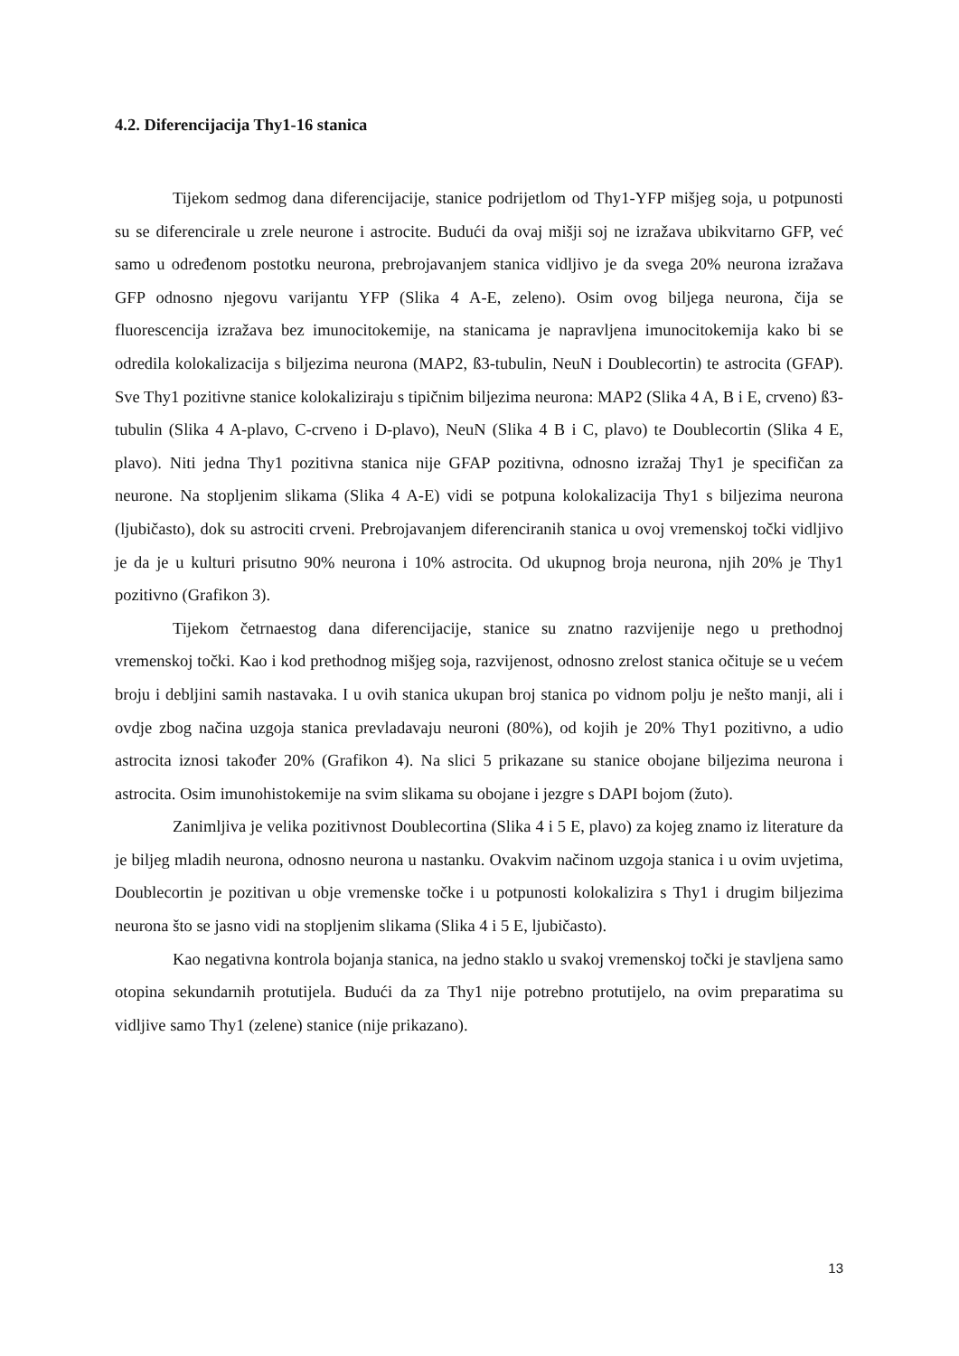4.2. Diferencijacija Thy1-16 stanica
Tijekom sedmog dana diferencijacije, stanice podrijetlom od Thy1-YFP mišjeg soja, u potpunosti su se diferencirale u zrele neurone i astrocite. Budući da ovaj mišji soj ne izražava ubikvitarno GFP, već samo u određenom postotku neurona, prebrojavanjem stanica vidljivo je da svega 20% neurona izražava GFP odnosno njegovu varijantu YFP (Slika 4 A-E, zeleno). Osim ovog biljega neurona, čija se fluorescencija izražava bez imunocitokemije, na stanicama je napravljena imunocitokemija kako bi se odredila kolokalizacija s biljezima neurona (MAP2, ß3-tubulin, NeuN i Doublecortin) te astrocita (GFAP). Sve Thy1 pozitivne stanice kolokaliziraju s tipičnim biljezima neurona: MAP2 (Slika 4 A, B i E, crveno) ß3-tubulin (Slika 4 A-plavo, C-crveno i D-plavo), NeuN (Slika 4 B i C, plavo) te Doublecortin (Slika 4 E, plavo). Niti jedna Thy1 pozitivna stanica nije GFAP pozitivna, odnosno izražaj Thy1 je specifičan za neurone. Na stopljenim slikama (Slika 4 A-E) vidi se potpuna kolokalizacija Thy1 s biljezima neurona (ljubičasto), dok su astrociti crveni. Prebrojavanjem diferenciranih stanica u ovoj vremenskoj točki vidljivo je da je u kulturi prisutno 90% neurona i 10% astrocita. Od ukupnog broja neurona, njih 20% je Thy1 pozitivno (Grafikon 3).
Tijekom četrnaestog dana diferencijacije, stanice su znatno razvijenije nego u prethodnoj vremenskoj točki. Kao i kod prethodnog mišjeg soja, razvijenost, odnosno zrelost stanica očituje se u većem broju i debljini samih nastavaka. I u ovih stanica ukupan broj stanica po vidnom polju je nešto manji, ali i ovdje zbog načina uzgoja stanica prevladavaju neuroni (80%), od kojih je 20% Thy1 pozitivno, a udio astrocita iznosi također 20% (Grafikon 4). Na slici 5 prikazane su stanice obojane biljezima neurona i astrocita. Osim imunohistokemije na svim slikama su obojane i jezgre s DAPI bojom (žuto).
Zanimljiva je velika pozitivnost Doublecortina (Slika 4 i 5 E, plavo) za kojeg znamo iz literature da je biljeg mladih neurona, odnosno neurona u nastanku. Ovakvim načinom uzgoja stanica i u ovim uvjetima, Doublecortin je pozitivan u obje vremenske točke i u potpunosti kolokalizira s Thy1 i drugim biljezima neurona što se jasno vidi na stopljenim slikama (Slika 4 i 5 E, ljubičasto).
Kao negativna kontrola bojanja stanica, na jedno staklo u svakoj vremenskoj točki je stavljena samo otopina sekundarnih protutijela. Budući da za Thy1 nije potrebno protutijelo, na ovim preparatima su vidljive samo Thy1 (zelene) stanice (nije prikazano).
13